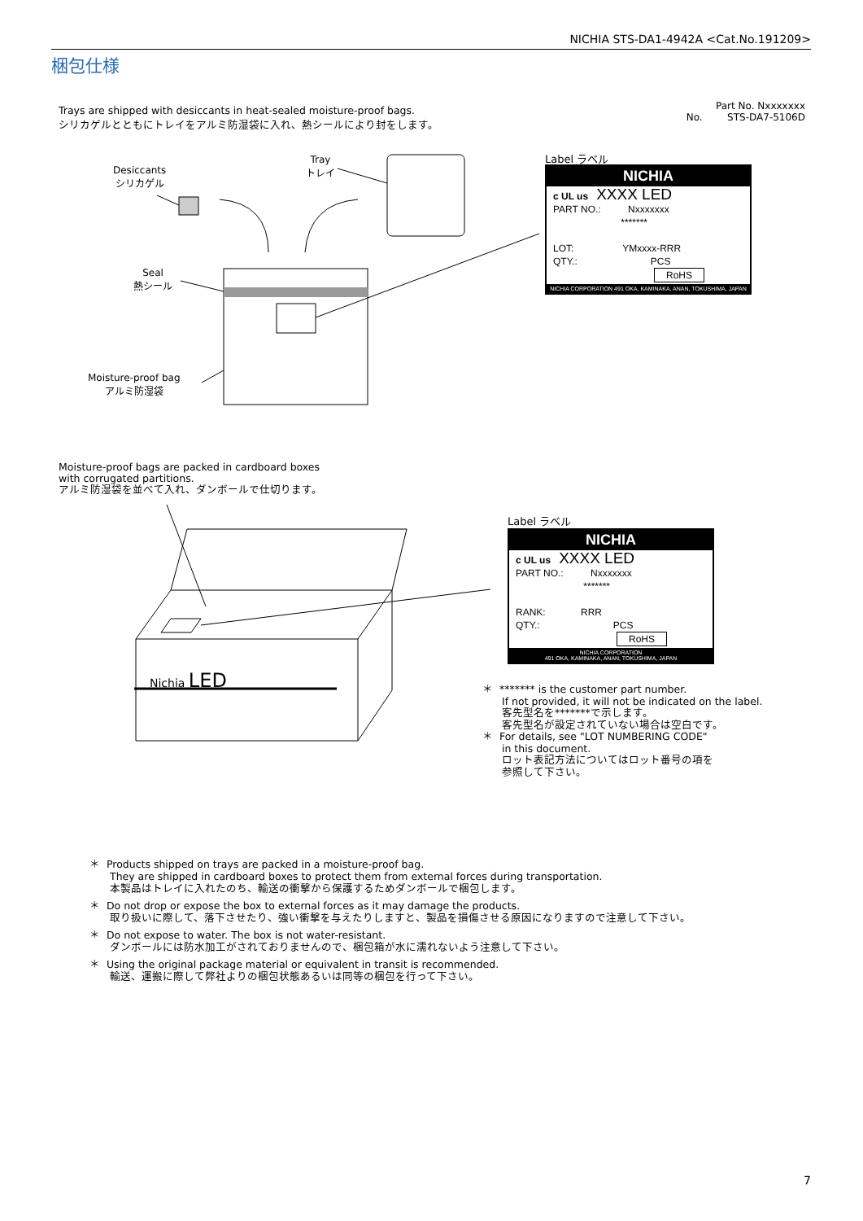NICHIA STS-DA1-4942A <Cat.No.191209>
梱包仕様
Trays are shipped with desiccants in heat-sealed moisture-proof bags.
シリカゲルとともにトレイをアルミ防湿袋に入れ、熱シールにより封をします。
Part No. Nxxxxxxx
No. STS-DA7-5106D
Desiccants
シリカゲル
Tray
トレイ
Seal
熱シール
Moisture-proof bag
アルミ防湿袋
Label ラベル
NICHIA
c UL us XXXX LED
PART NO.: Nxxxxxxx
*******
LOT: YMxxxx-RRR
QTY.: PCS
RoHS
NICHIA CORPORATION 491 OKA, KAMINAKA, ANAN, TOKUSHIMA, JAPAN
Moisture-proof bags are packed in cardboard boxes
with corrugated partitions.
アルミ防湿袋を並べて入れ、ダンボールで仕切ります。
Nichia LED
Label ラベル
NICHIA
c UL us XXXX LED
PART NO.: Nxxxxxxx
*******
RANK: RRR
QTY.: PCS
RoHS
NICHIA CORPORATION
491 OKA, KAMINAKA, ANAN, TOKUSHIMA, JAPAN
＊ ******* is the customer part number.
If not provided, it will not be indicated on the label.
客先型名を*******で示します。
客先型名が設定されていない場合は空白です。
＊ For details, see "LOT NUMBERING CODE"
in this document.
ロット表記方法についてはロット番号の項を
参照して下さい。
＊ Products shipped on trays are packed in a moisture-proof bag.
They are shipped in cardboard boxes to protect them from external forces during transportation.
本製品はトレイに入れたのち、輸送の衝撃から保護するためダンボールで梱包します。
＊ Do not drop or expose the box to external forces as it may damage the products.
取り扱いに際して、落下させたり、強い衝撃を与えたりしますと、製品を損傷させる原因になりますので注意して下さい。
＊ Do not expose to water. The box is not water-resistant.
ダンボールには防水加工がされておりませんので、梱包箱が水に濡れないよう注意して下さい。
＊ Using the original package material or equivalent in transit is recommended.
輸送、運搬に際して弊社よりの梱包状態あるいは同等の梱包を行って下さい。
7